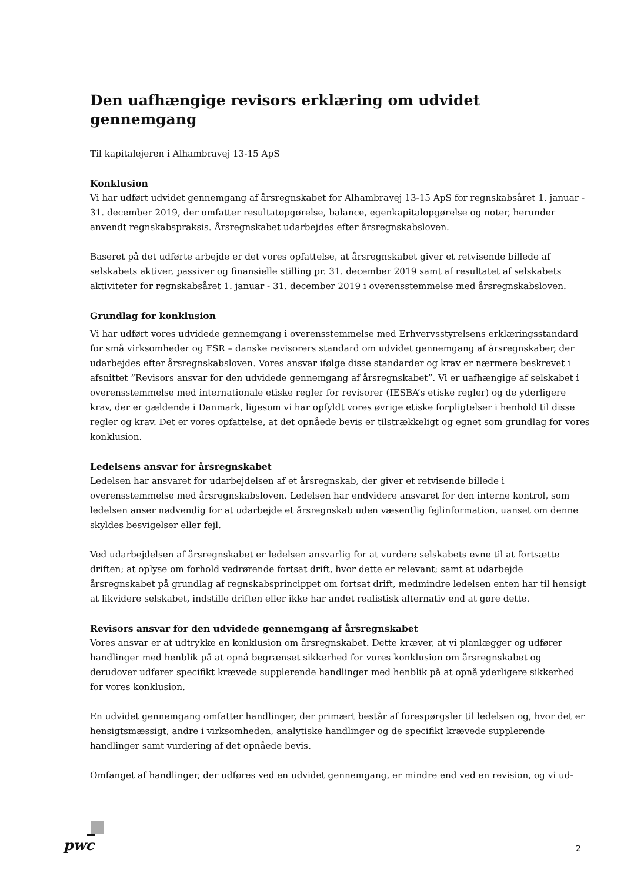Den uafhængige revisors erklæring om udvidet gennemgang
Til kapitalejeren i Alhambravej 13-15 ApS
Konklusion
Vi har udført udvidet gennemgang af årsregnskabet for Alhambravej 13-15 ApS for regnskabsåret 1. januar - 31. december 2019, der omfatter resultatopgørelse, balance, egenkapitalopgørelse og noter, herunder anvendt regnskabspraksis. Årsregnskabet udarbejdes efter årsregnskabsloven.
Baseret på det udførte arbejde er det vores opfattelse, at årsregnskabet giver et retvisende billede af selskabets aktiver, passiver og finansielle stilling pr. 31. december 2019 samt af resultatet af selskabets aktiviteter for regnskabsåret 1. januar - 31. december 2019 i overensstemmelse med årsregnskabsloven.
Grundlag for konklusion
Vi har udført vores udvidede gennemgang i overensstemmelse med Erhvervsstyrelsens erklæringsstandard for små virksomheder og FSR – danske revisorers standard om udvidet gennemgang af årsregnskaber, der udarbejdes efter årsregnskabsloven. Vores ansvar ifølge disse standarder og krav er nærmere beskrevet i afsnittet ”Revisors ansvar for den udvidede gennemgang af årsregnskabet”. Vi er uafhængige af selskabet i overensstemmelse med internationale etiske regler for revisorer (IESBA’s etiske regler) og de yderligere krav, der er gældende i Danmark, ligesom vi har opfyldt vores øvrige etiske forpligtelser i henhold til disse regler og krav. Det er vores opfattelse, at det opnåede bevis er tilstrækkeligt og egnet som grundlag for vores konklusion.
Ledelsens ansvar for årsregnskabet
Ledelsen har ansvaret for udarbejdelsen af et årsregnskab, der giver et retvisende billede i overensstemmelse med årsregnskabsloven. Ledelsen har endvidere ansvaret for den interne kontrol, som ledelsen anser nødvendig for at udarbejde et årsregnskab uden væsentlig fejlinformation, uanset om denne skyldes besvigelser eller fejl.
Ved udarbejdelsen af årsregnskabet er ledelsen ansvarlig for at vurdere selskabets evne til at fortsætte driften; at oplyse om forhold vedrørende fortsat drift, hvor dette er relevant; samt at udarbejde årsregnskabet på grundlag af regnskabsprincippet om fortsat drift, medmindre ledelsen enten har til hensigt at likvidere selskabet, indstille driften eller ikke har andet realistisk alternativ end at gøre dette.
Revisors ansvar for den udvidede gennemgang af årsregnskabet
Vores ansvar er at udtrykke en konklusion om årsregnskabet. Dette kræver, at vi planlægger og udfører handlinger med henblik på at opnå begrænset sikkerhed for vores konklusion om årsregnskabet og derudover udfører specifikt krævede supplerende handlinger med henblik på at opnå yderligere sikkerhed for vores konklusion.
En udvidet gennemgang omfatter handlinger, der primært består af forespørgsler til ledelsen og, hvor det er hensigtsmæssigt, andre i virksomheden, analytiske handlinger og de specifikt krævede supplerende handlinger samt vurdering af det opnåede bevis.
Omfanget af handlinger, der udføres ved en udvidet gennemgang, er mindre end ved en revision, og vi ud-
pwc
2